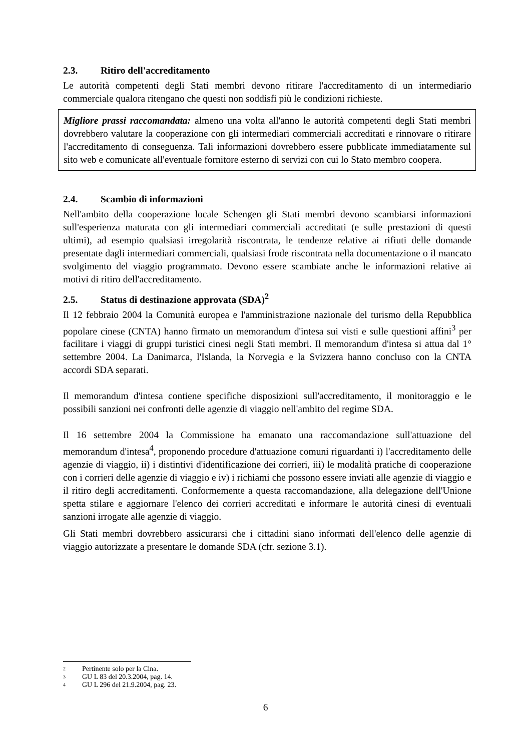2.3. Ritiro dell'accreditamento
Le autorità competenti degli Stati membri devono ritirare l'accreditamento di un intermediario commerciale qualora ritengano che questi non soddisfi più le condizioni richieste.
Migliore prassi raccomandata: almeno una volta all'anno le autorità competenti degli Stati membri dovrebbero valutare la cooperazione con gli intermediari commerciali accreditati e rinnovare o ritirare l'accreditamento di conseguenza. Tali informazioni dovrebbero essere pubblicate immediatamente sul sito web e comunicate all'eventuale fornitore esterno di servizi con cui lo Stato membro coopera.
2.4. Scambio di informazioni
Nell'ambito della cooperazione locale Schengen gli Stati membri devono scambiarsi informazioni sull'esperienza maturata con gli intermediari commerciali accreditati (e sulle prestazioni di questi ultimi), ad esempio qualsiasi irregolarità riscontrata, le tendenze relative ai rifiuti delle domande presentate dagli intermediari commerciali, qualsiasi frode riscontrata nella documentazione o il mancato svolgimento del viaggio programmato. Devono essere scambiate anche le informazioni relative ai motivi di ritiro dell'accreditamento.
2.5. Status di destinazione approvata (SDA)<sup>2</sup>
Il 12 febbraio 2004 la Comunità europea e l'amministrazione nazionale del turismo della Repubblica popolare cinese (CNTA) hanno firmato un memorandum d'intesa sui visti e sulle questioni affini<sup>3</sup> per facilitare i viaggi di gruppi turistici cinesi negli Stati membri. Il memorandum d'intesa si attua dal 1° settembre 2004. La Danimarca, l'Islanda, la Norvegia e la Svizzera hanno concluso con la CNTA accordi SDA separati.
Il memorandum d'intesa contiene specifiche disposizioni sull'accreditamento, il monitoraggio e le possibili sanzioni nei confronti delle agenzie di viaggio nell'ambito del regime SDA.
Il 16 settembre 2004 la Commissione ha emanato una raccomandazione sull'attuazione del memorandum d'intesa<sup>4</sup>, proponendo procedure d'attuazione comuni riguardanti i) l'accreditamento delle agenzie di viaggio, ii) i distintivi d'identificazione dei corrieri, iii) le modalità pratiche di cooperazione con i corrieri delle agenzie di viaggio e iv) i richiami che possono essere inviati alle agenzie di viaggio e il ritiro degli accreditamenti. Conformemente a questa raccomandazione, alla delegazione dell'Unione spetta stilare e aggiornare l'elenco dei corrieri accreditati e informare le autorità cinesi di eventuali sanzioni irrogate alle agenzie di viaggio.
Gli Stati membri dovrebbero assicurarsi che i cittadini siano informati dell'elenco delle agenzie di viaggio autorizzate a presentare le domande SDA (cfr. sezione 3.1).
<sup>2</sup> Pertinente solo per la Cina.
<sup>3</sup> GU L 83 del 20.3.2004, pag. 14.
<sup>4</sup> GU L 296 del 21.9.2004, pag. 23.
6